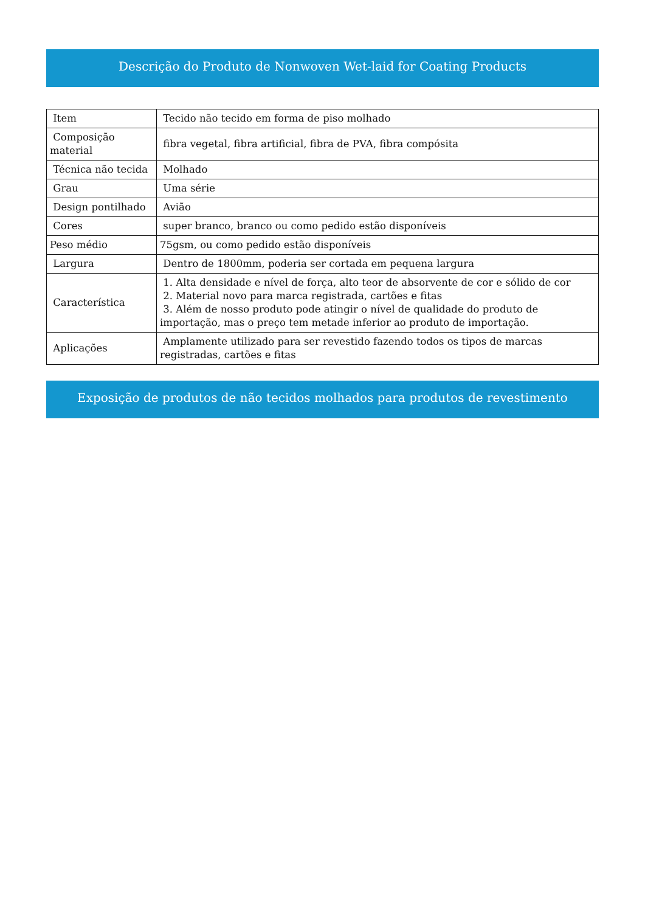Descrição do Produto de Nonwoven Wet-laid for Coating Products
| Item | Tecido não tecido em forma de piso molhado |
| Composição material | fibra vegetal, fibra artificial, fibra de PVA, fibra compósita |
| Técnica não tecida | Molhado |
| Grau | Uma série |
| Design pontilhado | Avião |
| Cores | super branco, branco ou como pedido estão disponíveis |
| Peso médio | 75gsm, ou como pedido estão disponíveis |
| Largura | Dentro de 1800mm, poderia ser cortada em pequena largura |
| Característica | 1. Alta densidade e nível de força, alto teor de absorvente de cor e sólido de cor 2. Material novo para marca registrada, cartões e fitas 3. Além de nosso produto pode atingir o nível de qualidade do produto de importação, mas o preço tem metade inferior ao produto de importação. |
| Aplicações | Amplamente utilizado para ser revestido fazendo todos os tipos de marcas registradas, cartões e fitas |
Exposição de produtos de não tecidos molhados para produtos de revestimento